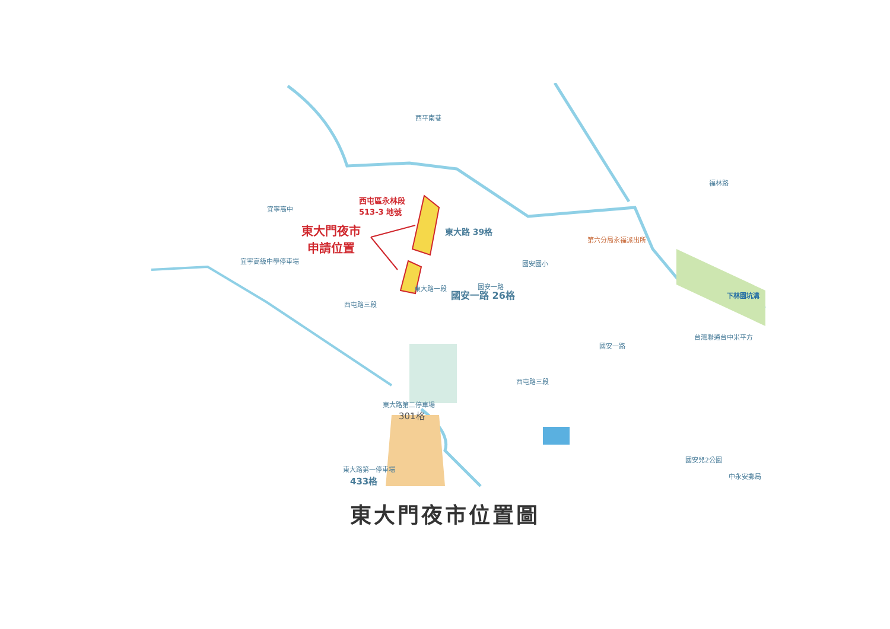西屯區永林段
513-3 地號
東大門夜市
申請位置
宜寧高中
宜寧高級中學停車場
西平南巷
東大路 39格
國安一路 26格
西屯路三段
東大路一段 國安一路
國安國小
第六分局永福派出所
下林園坑溝
台灣聯通台中米平方
國安一路
西屯路三段
福林路
東大路第二停車場
301格
東大路第一停車場
433格
國安兒2公園
中永安郵局
東大門夜市位置圖